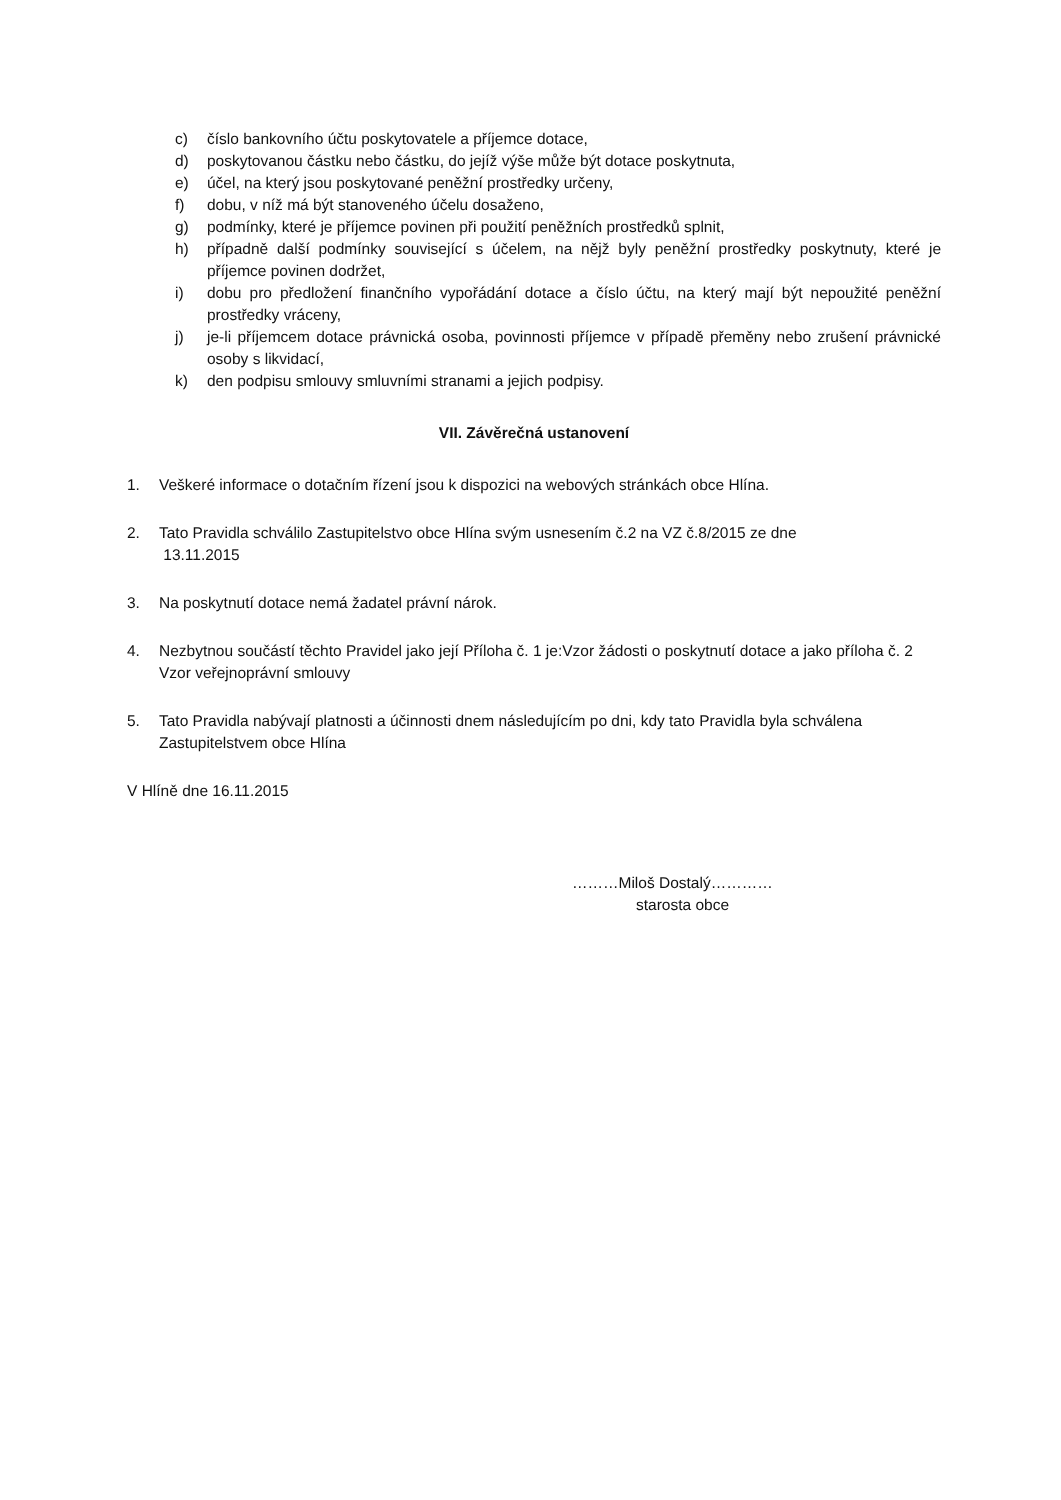c) číslo bankovního účtu poskytovatele a příjemce dotace,
d) poskytovanou částku nebo částku, do jejíž výše může být dotace poskytnuta,
e) účel, na který jsou poskytované peněžní prostředky určeny,
f) dobu, v níž má být stanoveného účelu dosaženo,
g) podmínky, které je příjemce povinen při použití peněžních prostředků splnit,
h) případně další podmínky související s účelem, na nějž byly peněžní prostředky poskytnuty, které je příjemce povinen dodržet,
i) dobu pro předložení finančního vypořádání dotace a číslo účtu, na který mají být nepoužité peněžní prostředky vráceny,
j) je-li příjemcem dotace právnická osoba, povinnosti příjemce v případě přeměny nebo zrušení právnické osoby s likvidací,
k) den podpisu smlouvy smluvními stranami a jejich podpisy.
VII. Závěrečná ustanovení
1. Veškeré informace o dotačním řízení jsou k dispozici na webových stránkách obce Hlína.
2. Tato Pravidla schválilo Zastupitelstvo obce Hlína svým usnesením č.2 na VZ č.8/2015 ze dne
13.11.2015
3. Na poskytnutí dotace nemá žadatel právní nárok.
4. Nezbytnou součástí těchto Pravidel jako její Příloha č. 1 je:Vzor žádosti o poskytnutí dotace a jako příloha č. 2 Vzor veřejnoprávní smlouvy
5. Tato Pravidla nabývají platnosti a účinnosti dnem následujícím po dni, kdy tato Pravidla byla schválena Zastupitelstvem obce Hlína
V Hlíně dne 16.11.2015
………Miloš Dostalý…………
starosta obce